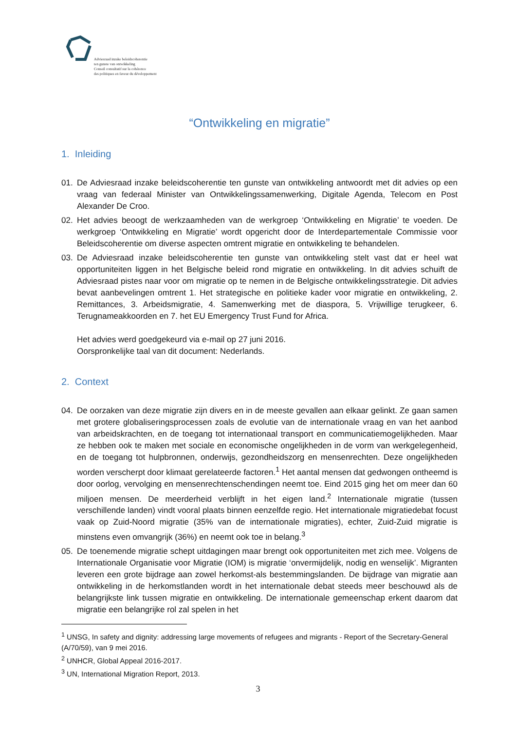Adviesraad inzake beleidscoherentie
ten gunste van ontwikkeling
Conseil consultatif sur la cohérence
des politiques en faveur du développement
“Ontwikkeling en migratie”
1. Inleiding
01. De Adviesraad inzake beleidscoherentie ten gunste van ontwikkeling antwoordt met dit advies op een vraag van federaal Minister van Ontwikkelingssamenwerking, Digitale Agenda, Telecom en Post Alexander De Croo.
02. Het advies beoogt de werkzaamheden van de werkgroep ‘Ontwikkeling en Migratie’ te voeden. De werkgroep ‘Ontwikkeling en Migratie’ wordt opgericht door de Interdepartementale Commissie voor Beleidscoherentie om diverse aspecten omtrent migratie en ontwikkeling te behandelen.
03. De Adviesraad inzake beleidscoherentie ten gunste van ontwikkeling stelt vast dat er heel wat opportuniteiten liggen in het Belgische beleid rond migratie en ontwikkeling. In dit advies schuift de Adviesraad pistes naar voor om migratie op te nemen in de Belgische ontwikkelingsstrategie. Dit advies bevat aanbevelingen omtrent 1. Het strategische en politieke kader voor migratie en ontwikkeling, 2. Remittances, 3. Arbeidsmigratie, 4. Samenwerking met de diaspora, 5. Vrijwillige terugkeer, 6. Terugnameakkoorden en 7. het EU Emergency Trust Fund for Africa.
Het advies werd goedgekeurd via e-mail op 27 juni 2016.
Oorspronkelijke taal van dit document: Nederlands.
2. Context
04. De oorzaken van deze migratie zijn divers en in de meeste gevallen aan elkaar gelinkt. Ze gaan samen met grotere globaliseringsprocessen zoals de evolutie van de internationale vraag en van het aanbod van arbeidskrachten, en de toegang tot internationaal transport en communicatiemogelijkheden. Maar ze hebben ook te maken met sociale en economische ongelijkheden in de vorm van werkgelegenheid, en de toegang tot hulpbronnen, onderwijs, gezondheidszorg en mensenrechten. Deze ongelijkheden worden verscherpt door klimaat gerelateerde factoren.<sup>1</sup> Het aantal mensen dat gedwongen ontheemd is door oorlog, vervolging en mensenrechtenschendingen neemt toe. Eind 2015 ging het om meer dan 60 miljoen mensen. De meerderheid verblijft in het eigen land.<sup>2</sup> Internationale migratie (tussen verschillende landen) vindt vooral plaats binnen eenzelfde regio. Het internationale migratiedebat focust vaak op Zuid-Noord migratie (35% van de internationale migraties), echter, Zuid-Zuid migratie is minstens even omvangrijk (36%) en neemt ook toe in belang.<sup>3</sup>
05. De toenemende migratie schept uitdagingen maar brengt ook opportuniteiten met zich mee. Volgens de Internationale Organisatie voor Migratie (IOM) is migratie ‘onvermijdelijk, nodig en wenselijk’. Migranten leveren een grote bijdrage aan zowel herkomst-als bestemmingslanden. De bijdrage van migratie aan ontwikkeling in de herkomstlanden wordt in het internationale debat steeds meer beschouwd als de belangrijkste link tussen migratie en ontwikkeling. De internationale gemeenschap erkent daarom dat migratie een belangrijke rol zal spelen in het
<sup>1</sup> UNSG, In safety and dignity: addressing large movements of refugees and migrants - Report of the Secretary-General (A/70/59), van 9 mei 2016.
<sup>2</sup> UNHCR, Global Appeal 2016-2017.
<sup>3</sup> UN, International Migration Report, 2013.
3